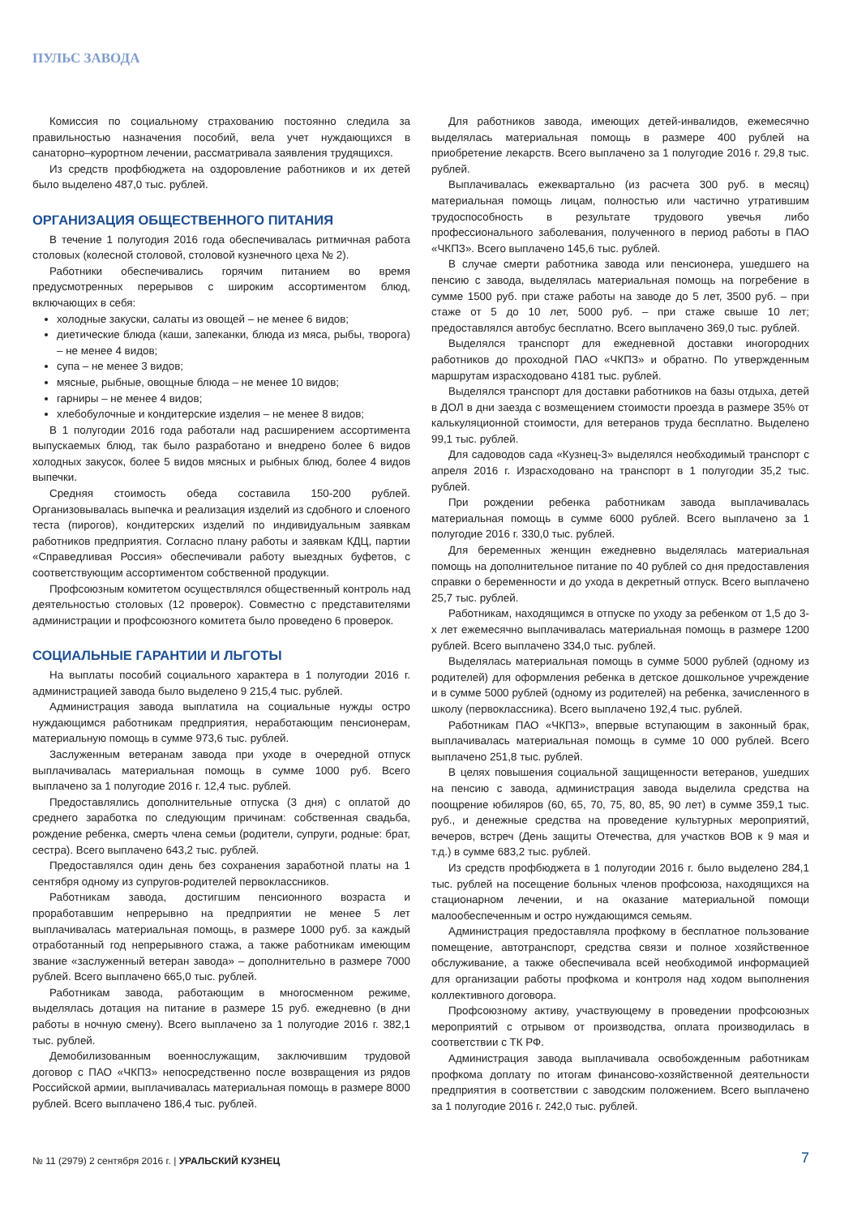ПУЛЬС ЗАВОДА
Комиссия по социальному страхованию постоянно следила за правильностью назначения пособий, вела учет нуждающихся в санаторно–курортном лечении, рассматривала заявления трудящихся.
Из средств профбюджета на оздоровление работников и их детей было выделено 487,0 тыс. рублей.
ОРГАНИЗАЦИЯ ОБЩЕСТВЕННОГО ПИТАНИЯ
В течение 1 полугодия 2016 года обеспечивалась ритмичная работа столовых (колесной столовой, столовой кузнечного цеха № 2).
Работники обеспечивались горячим питанием во время предусмотренных перерывов с широким ассортиментом блюд, включающих в себя:
холодные закуски, салаты из овощей – не менее 6 видов;
диетические блюда (каши, запеканки, блюда из мяса, рыбы, творога) – не менее 4 видов;
супа – не менее 3 видов;
мясные, рыбные, овощные блюда – не менее 10 видов;
гарниры – не менее 4 видов;
хлебобулочные и кондитерские изделия – не менее 8 видов;
В 1 полугодии 2016 года работали над расширением ассортимента выпускаемых блюд, так было разработано и внедрено более 6 видов холодных закусок, более 5 видов мясных и рыбных блюд, более 4 видов выпечки.
Средняя стоимость обеда составила 150-200 рублей. Организовывалась выпечка и реализация изделий из сдобного и слоеного теста (пирогов), кондитерских изделий по индивидуальным заявкам работников предприятия. Согласно плану работы и заявкам КДЦ, партии «Справедливая Россия» обеспечивали работу выездных буфетов, с соответствующим ассортиментом собственной продукции.
Профсоюзным комитетом осуществлялся общественный контроль над деятельностью столовых (12 проверок). Совместно с представителями администрации и профсоюзного комитета было проведено 6 проверок.
СОЦИАЛЬНЫЕ ГАРАНТИИ И ЛЬГОТЫ
На выплаты пособий социального характера в 1 полугодии 2016 г. администрацией завода было выделено 9 215,4 тыс. рублей.
Администрация завода выплатила на социальные нужды остро нуждающимся работникам предприятия, неработающим пенсионерам, материальную помощь в сумме 973,6 тыс. рублей.
Заслуженным ветеранам завода при уходе в очередной отпуск выплачивалась материальная помощь в сумме 1000 руб. Всего выплачено за 1 полугодие 2016 г. 12,4 тыс. рублей.
Предоставлялись дополнительные отпуска (3 дня) с оплатой до среднего заработка по следующим причинам: собственная свадьба, рождение ребенка, смерть члена семьи (родители, супруги, родные: брат, сестра). Всего выплачено 643,2 тыс. рублей.
Предоставлялся один день без сохранения заработной платы на 1 сентября одному из супругов-родителей первоклассников.
Работникам завода, достигшим пенсионного возраста и проработавшим непрерывно на предприятии не менее 5 лет выплачивалась материальная помощь, в размере 1000 руб. за каждый отработанный год непрерывного стажа, а также работникам имеющим звание «заслуженный ветеран завода» – дополнительно в размере 7000 рублей. Всего выплачено 665,0 тыс. рублей.
Работникам завода, работающим в многосменном режиме, выделялась дотация на питание в размере 15 руб. ежедневно (в дни работы в ночную смену). Всего выплачено за 1 полугодие 2016 г. 382,1 тыс. рублей.
Демобилизованным военнослужащим, заключившим трудовой договор с ПАО «ЧКПЗ» непосредственно после возвращения из рядов Российской армии, выплачивалась материальная помощь в размере 8000 рублей. Всего выплачено 186,4 тыс. рублей.
Для работников завода, имеющих детей-инвалидов, ежемесячно выделялась материальная помощь в размере 400 рублей на приобретение лекарств. Всего выплачено за 1 полугодие 2016 г. 29,8 тыс. рублей.
Выплачивалась ежеквартально (из расчета 300 руб. в месяц) материальная помощь лицам, полностью или частично утратившим трудоспособность в результате трудового увечья либо профессионального заболевания, полученного в период работы в ПАО «ЧКПЗ». Всего выплачено 145,6 тыс. рублей.
В случае смерти работника завода или пенсионера, ушедшего на пенсию с завода, выделялась материальная помощь на погребение в сумме 1500 руб. при стаже работы на заводе до 5 лет, 3500 руб. – при стаже от 5 до 10 лет, 5000 руб. – при стаже свыше 10 лет; предоставлялся автобус бесплатно. Всего выплачено 369,0 тыс. рублей.
Выделялся транспорт для ежедневной доставки иногородних работников до проходной ПАО «ЧКПЗ» и обратно. По утвержденным маршрутам израсходовано 4181 тыс. рублей.
Выделялся транспорт для доставки работников на базы отдыха, детей в ДОЛ в дни заезда с возмещением стоимости проезда в размере 35% от калькуляционной стоимости, для ветеранов труда бесплатно. Выделено 99,1 тыс. рублей.
Для садоводов сада «Кузнец-3» выделялся необходимый транспорт с апреля 2016 г. Израсходовано на транспорт в 1 полугодии 35,2 тыс. рублей.
При рождении ребенка работникам завода выплачивалась материальная помощь в сумме 6000 рублей. Всего выплачено за 1 полугодие 2016 г. 330,0 тыс. рублей.
Для беременных женщин ежедневно выделялась материальная помощь на дополнительное питание по 40 рублей со дня предоставления справки о беременности и до ухода в декретный отпуск. Всего выплачено 25,7 тыс. рублей.
Работникам, находящимся в отпуске по уходу за ребенком от 1,5 до 3-х лет ежемесячно выплачивалась материальная помощь в размере 1200 рублей. Всего выплачено 334,0 тыс. рублей.
Выделялась материальная помощь в сумме 5000 рублей (одному из родителей) для оформления ребенка в детское дошкольное учреждение и в сумме 5000 рублей (одному из родителей) на ребенка, зачисленного в школу (первоклассника). Всего выплачено 192,4 тыс. рублей.
Работникам ПАО «ЧКПЗ», впервые вступающим в законный брак, выплачивалась материальная помощь в сумме 10 000 рублей. Всего выплачено 251,8 тыс. рублей.
В целях повышения социальной защищенности ветеранов, ушедших на пенсию с завода, администрация завода выделила средства на поощрение юбиляров (60, 65, 70, 75, 80, 85, 90 лет) в сумме 359,1 тыс. руб., и денежные средства на проведение культурных мероприятий, вечеров, встреч (День защиты Отечества, для участков ВОВ к 9 мая и т.д.) в сумме 683,2 тыс. рублей.
Из средств профбюджета в 1 полугодии 2016 г. было выделено 284,1 тыс. рублей на посещение больных членов профсоюза, находящихся на стационарном лечении, и на оказание материальной помощи малообеспеченным и остро нуждающимся семьям.
Администрация предоставляла профкому в бесплатное пользование помещение, автотранспорт, средства связи и полное хозяйственное обслуживание, а также обеспечивала всей необходимой информацией для организации работы профкома и контроля над ходом выполнения коллективного договора.
Профсоюзному активу, участвующему в проведении профсоюзных мероприятий с отрывом от производства, оплата производилась в соответствии с ТК РФ.
Администрация завода выплачивала освобожденным работникам профкома доплату по итогам финансово-хозяйственной деятельности предприятия в соответствии с заводским положением. Всего выплачено за 1 полугодие 2016 г. 242,0 тыс. рублей.
№ 11 (2979) 2 сентября 2016 г. | УРАЛЬСКИЙ КУЗНЕЦ 7